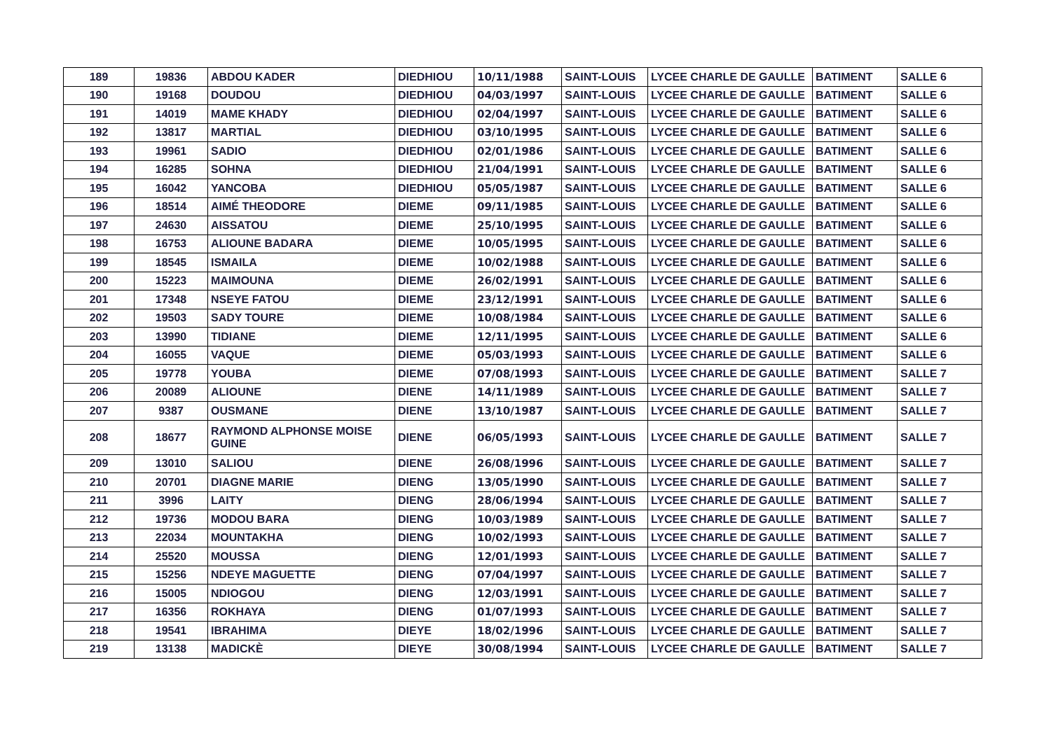| 189 | 19836 | ABDOU KADER | DIEDHIOU | 10/11/1988 | SAINT-LOUIS | LYCEE CHARLE DE GAULLE | BATIMENT | SALLE 6 |
| 190 | 19168 | DOUDOU | DIEDHIOU | 04/03/1997 | SAINT-LOUIS | LYCEE CHARLE DE GAULLE | BATIMENT | SALLE 6 |
| 191 | 14019 | MAME KHADY | DIEDHIOU | 02/04/1997 | SAINT-LOUIS | LYCEE CHARLE DE GAULLE | BATIMENT | SALLE 6 |
| 192 | 13817 | MARTIAL | DIEDHIOU | 03/10/1995 | SAINT-LOUIS | LYCEE CHARLE DE GAULLE | BATIMENT | SALLE 6 |
| 193 | 19961 | SADIO | DIEDHIOU | 02/01/1986 | SAINT-LOUIS | LYCEE CHARLE DE GAULLE | BATIMENT | SALLE 6 |
| 194 | 16285 | SOHNA | DIEDHIOU | 21/04/1991 | SAINT-LOUIS | LYCEE CHARLE DE GAULLE | BATIMENT | SALLE 6 |
| 195 | 16042 | YANCOBA | DIEDHIOU | 05/05/1987 | SAINT-LOUIS | LYCEE CHARLE DE GAULLE | BATIMENT | SALLE 6 |
| 196 | 18514 | AIMÉ THEODORE | DIEME | 09/11/1985 | SAINT-LOUIS | LYCEE CHARLE DE GAULLE | BATIMENT | SALLE 6 |
| 197 | 24630 | AISSATOU | DIEME | 25/10/1995 | SAINT-LOUIS | LYCEE CHARLE DE GAULLE | BATIMENT | SALLE 6 |
| 198 | 16753 | ALIOUNE BADARA | DIEME | 10/05/1995 | SAINT-LOUIS | LYCEE CHARLE DE GAULLE | BATIMENT | SALLE 6 |
| 199 | 18545 | ISMAILA | DIEME | 10/02/1988 | SAINT-LOUIS | LYCEE CHARLE DE GAULLE | BATIMENT | SALLE 6 |
| 200 | 15223 | MAIMOUNA | DIEME | 26/02/1991 | SAINT-LOUIS | LYCEE CHARLE DE GAULLE | BATIMENT | SALLE 6 |
| 201 | 17348 | NSEYE FATOU | DIEME | 23/12/1991 | SAINT-LOUIS | LYCEE CHARLE DE GAULLE | BATIMENT | SALLE 6 |
| 202 | 19503 | SADY TOURE | DIEME | 10/08/1984 | SAINT-LOUIS | LYCEE CHARLE DE GAULLE | BATIMENT | SALLE 6 |
| 203 | 13990 | TIDIANE | DIEME | 12/11/1995 | SAINT-LOUIS | LYCEE CHARLE DE GAULLE | BATIMENT | SALLE 6 |
| 204 | 16055 | VAQUE | DIEME | 05/03/1993 | SAINT-LOUIS | LYCEE CHARLE DE GAULLE | BATIMENT | SALLE 6 |
| 205 | 19778 | YOUBA | DIEME | 07/08/1993 | SAINT-LOUIS | LYCEE CHARLE DE GAULLE | BATIMENT | SALLE 7 |
| 206 | 20089 | ALIOUNE | DIENE | 14/11/1989 | SAINT-LOUIS | LYCEE CHARLE DE GAULLE | BATIMENT | SALLE 7 |
| 207 | 9387 | OUSMANE | DIENE | 13/10/1987 | SAINT-LOUIS | LYCEE CHARLE DE GAULLE | BATIMENT | SALLE 7 |
| 208 | 18677 | RAYMOND ALPHONSE MOISE GUINE | DIENE | 06/05/1993 | SAINT-LOUIS | LYCEE CHARLE DE GAULLE | BATIMENT | SALLE 7 |
| 209 | 13010 | SALIOU | DIENE | 26/08/1996 | SAINT-LOUIS | LYCEE CHARLE DE GAULLE | BATIMENT | SALLE 7 |
| 210 | 20701 | DIAGNE MARIE | DIENG | 13/05/1990 | SAINT-LOUIS | LYCEE CHARLE DE GAULLE | BATIMENT | SALLE 7 |
| 211 | 3996 | LAITY | DIENG | 28/06/1994 | SAINT-LOUIS | LYCEE CHARLE DE GAULLE | BATIMENT | SALLE 7 |
| 212 | 19736 | MODOU BARA | DIENG | 10/03/1989 | SAINT-LOUIS | LYCEE CHARLE DE GAULLE | BATIMENT | SALLE 7 |
| 213 | 22034 | MOUNTAKHA | DIENG | 10/02/1993 | SAINT-LOUIS | LYCEE CHARLE DE GAULLE | BATIMENT | SALLE 7 |
| 214 | 25520 | MOUSSA | DIENG | 12/01/1993 | SAINT-LOUIS | LYCEE CHARLE DE GAULLE | BATIMENT | SALLE 7 |
| 215 | 15256 | NDEYE MAGUETTE | DIENG | 07/04/1997 | SAINT-LOUIS | LYCEE CHARLE DE GAULLE | BATIMENT | SALLE 7 |
| 216 | 15005 | NDIOGOU | DIENG | 12/03/1991 | SAINT-LOUIS | LYCEE CHARLE DE GAULLE | BATIMENT | SALLE 7 |
| 217 | 16356 | ROKHAYA | DIENG | 01/07/1993 | SAINT-LOUIS | LYCEE CHARLE DE GAULLE | BATIMENT | SALLE 7 |
| 218 | 19541 | IBRAHIMA | DIEYE | 18/02/1996 | SAINT-LOUIS | LYCEE CHARLE DE GAULLE | BATIMENT | SALLE 7 |
| 219 | 13138 | MADICKÈ | DIEYE | 30/08/1994 | SAINT-LOUIS | LYCEE CHARLE DE GAULLE | BATIMENT | SALLE 7 |